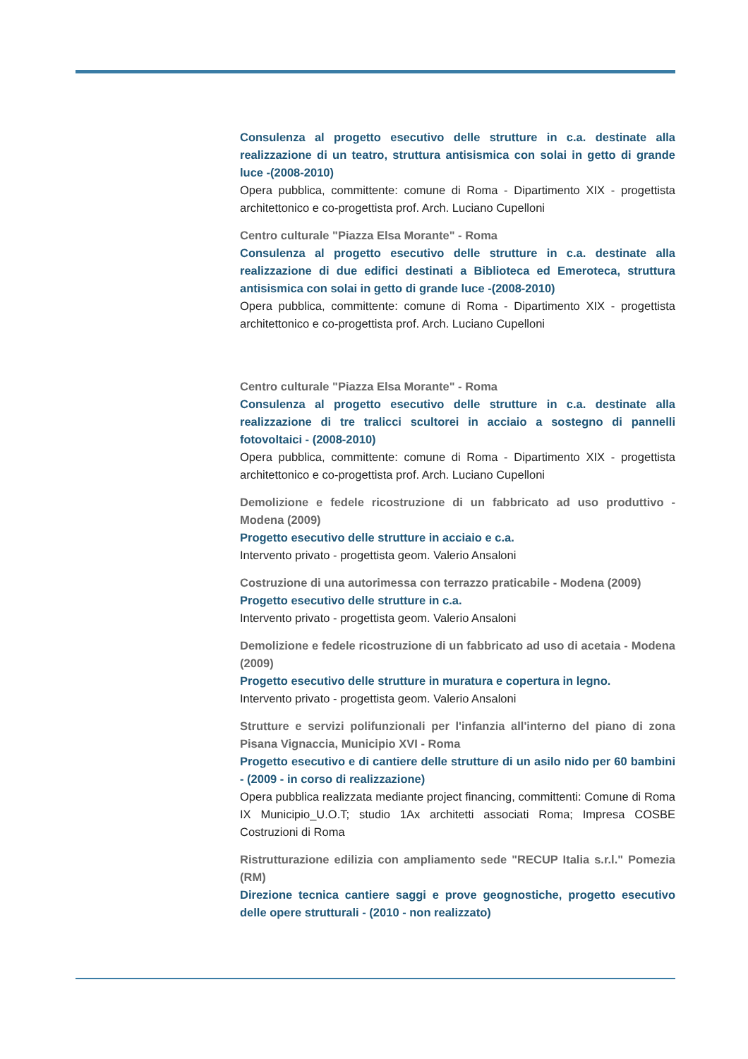Consulenza al progetto esecutivo delle strutture in c.a. destinate alla realizzazione di un teatro, struttura antisismica con solai in getto di grande luce -(2008-2010)
Opera pubblica, committente: comune di Roma - Dipartimento XIX - progettista architettonico e co-progettista prof. Arch. Luciano Cupelloni
Centro culturale "Piazza Elsa Morante" - Roma
Consulenza al progetto esecutivo delle strutture in c.a. destinate alla realizzazione di due edifici destinati a Biblioteca ed Emeroteca, struttura antisismica con solai in getto di grande luce -(2008-2010)
Opera pubblica, committente: comune di Roma - Dipartimento XIX - progettista architettonico e co-progettista prof. Arch. Luciano Cupelloni
Centro culturale "Piazza Elsa Morante" - Roma
Consulenza al progetto esecutivo delle strutture in c.a. destinate alla realizzazione di tre tralicci scultorei in acciaio a sostegno di pannelli fotovoltaici - (2008-2010)
Opera pubblica, committente: comune di Roma - Dipartimento XIX - progettista architettonico e co-progettista prof. Arch. Luciano Cupelloni
Demolizione e fedele ricostruzione di un fabbricato ad uso produttivo - Modena (2009)
Progetto esecutivo delle strutture in acciaio e c.a.
Intervento privato - progettista geom. Valerio Ansaloni
Costruzione di una autorimessa con terrazzo praticabile - Modena (2009)
Progetto esecutivo delle strutture in c.a.
Intervento privato - progettista geom. Valerio Ansaloni
Demolizione e fedele ricostruzione di un fabbricato ad uso di acetaia - Modena (2009)
Progetto esecutivo delle strutture in muratura e copertura in legno.
Intervento privato - progettista geom. Valerio Ansaloni
Strutture e servizi polifunzionali per l'infanzia all'interno del piano di zona Pisana Vignaccia, Municipio XVI - Roma
Progetto esecutivo e di cantiere delle strutture di un asilo nido per 60 bambini - (2009 - in corso di realizzazione)
Opera pubblica realizzata mediante project financing, committenti: Comune di Roma IX Municipio_U.O.T; studio 1Ax architetti associati Roma; Impresa COSBE Costruzioni di Roma
Ristrutturazione edilizia con ampliamento sede "RECUP Italia s.r.l." Pomezia (RM)
Direzione tecnica cantiere saggi e prove geognostiche, progetto esecutivo delle opere strutturali - (2010 - non realizzato)